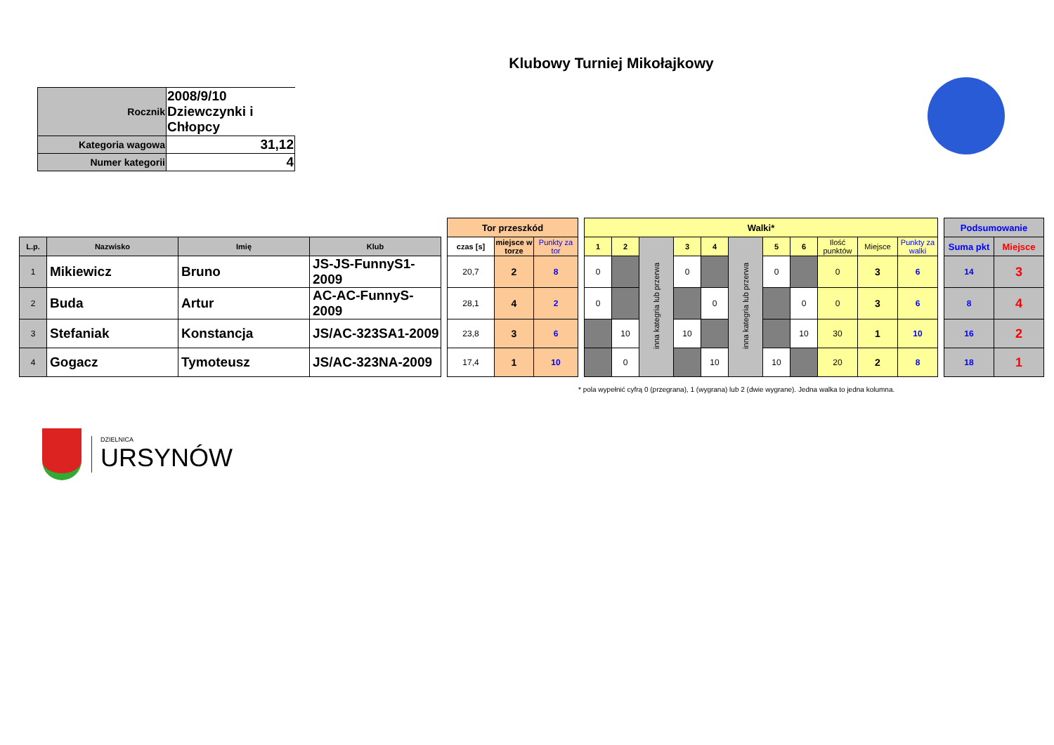Klubowy Turniej Mikołajkowy
| Rocznik | 2008/9/10 Dziewczynki i Chłopcy |
| Kategoria wagowa | 31,12 |
| Numer kategorii | 4 |
| | | | | | Tor przeszkód | | | | Walki* | | | | | | | | | | | | Podsumowanie | |
| --- | --- | --- | --- | --- | --- | --- | --- | --- | --- | --- | --- | --- | --- | --- | --- | --- | --- | --- | --- | --- | --- | --- |
| L.p. | Nazwisko | Imię | Klub | | czas [s] | miejsce w torze | Punkty za tor | | 1 | 2 | inna kategria lub przerwa | 3 | 4 | inna kategria lub przerwa | 5 | 6 | Ilość punktów | Miejsce | Punkty za walki | | Suma pkt | Miejsce |
| 1 | Mikiewicz | Bruno | JS-JS-FunnyS1-2009 | | 20,7 | 2 | 8 | | 0 | | | 0 | | | 0 | | 0 | 3 | 6 | | 14 | 3 |
| 2 | Buda | Artur | AC-AC-FunnyS-2009 | | 28,1 | 4 | 2 | | 0 | | | | 0 | | | 0 | 0 | 3 | 6 | | 8 | 4 |
| 3 | Stefaniak | Konstancja | JS/AC-323SA1-2009 | | 23,8 | 3 | 6 | | | 10 | | 10 | | | | 10 | 30 | 1 | 10 | | 16 | 2 |
| 4 | Gogacz | Tymoteusz | JS/AC-323NA-2009 | | 17,4 | 1 | 10 | | | 0 | | | 10 | | 10 | | 20 | 2 | 8 | | 18 | 1 |
* pola wypełnić cyfrą 0 (przegrana), 1 (wygrana) lub 2 (dwie wygrane). Jedna walka to jedna kolumna.
DZIELNICA
URSYNÓW